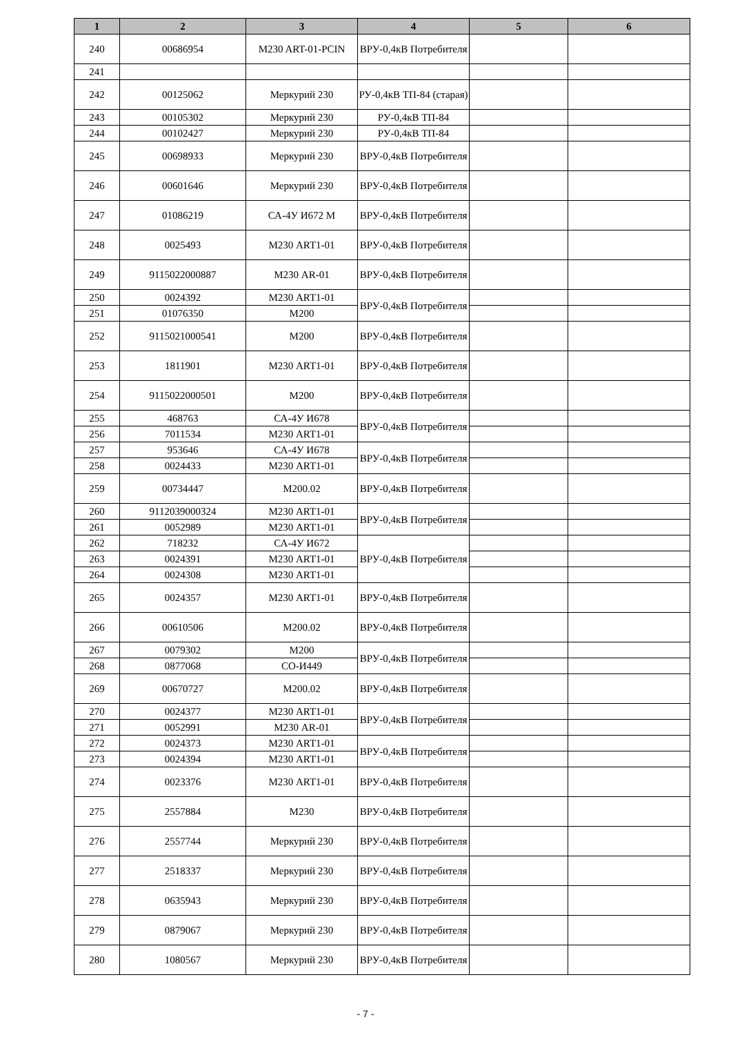| 1 | 2 | 3 | 4 | 5 | 6 |
| --- | --- | --- | --- | --- | --- |
| 240 | 00686954 | M230 ART-01-PCIN | ВРУ-0,4кВ Потребителя | | |
| 241 | | | | | |
| 242 | 00125062 | Меркурий 230 | РУ-0,4кВ ТП-84 (старая) | | |
| 243 | 00105302 | Меркурий 230 | РУ-0,4кВ ТП-84 | | |
| 244 | 00102427 | Меркурий 230 | РУ-0,4кВ ТП-84 | | |
| 245 | 00698933 | Меркурий 230 | ВРУ-0,4кВ Потребителя | | |
| 246 | 00601646 | Меркурий 230 | ВРУ-0,4кВ Потребителя | | |
| 247 | 01086219 | СА-4У И672 М | ВРУ-0,4кВ Потребителя | | |
| 248 | 0025493 | М230 ART1-01 | ВРУ-0,4кВ Потребителя | | |
| 249 | 9115022000887 | М230 AR-01 | ВРУ-0,4кВ Потребителя | | |
| 250 | 0024392 | М230 ART1-01 | ВРУ-0,4кВ Потребителя | | |
| 251 | 01076350 | М200 | | | |
| 252 | 9115021000541 | М200 | ВРУ-0,4кВ Потребителя | | |
| 253 | 1811901 | М230 ART1-01 | ВРУ-0,4кВ Потребителя | | |
| 254 | 9115022000501 | М200 | ВРУ-0,4кВ Потребителя | | |
| 255 | 468763 | СА-4У И678 | ВРУ-0,4кВ Потребителя | | |
| 256 | 7011534 | М230 ART1-01 | | | |
| 257 | 953646 | СА-4У И678 | ВРУ-0,4кВ Потребителя | | |
| 258 | 0024433 | М230 ART1-01 | | | |
| 259 | 00734447 | М200.02 | ВРУ-0,4кВ Потребителя | | |
| 260 | 9112039000324 | М230 ART1-01 | ВРУ-0,4кВ Потребителя | | |
| 261 | 0052989 | М230 ART1-01 | | | |
| 262 | 718232 | СА-4У И672 | ВРУ-0,4кВ Потребителя | | |
| 263 | 0024391 | М230 ART1-01 | | | |
| 264 | 0024308 | М230 ART1-01 | | | |
| 265 | 0024357 | М230 ART1-01 | ВРУ-0,4кВ Потребителя | | |
| 266 | 00610506 | М200.02 | ВРУ-0,4кВ Потребителя | | |
| 267 | 0079302 | М200 | ВРУ-0,4кВ Потребителя | | |
| 268 | 0877068 | СО-И449 | | | |
| 269 | 00670727 | М200.02 | ВРУ-0,4кВ Потребителя | | |
| 270 | 0024377 | М230 ART1-01 | ВРУ-0,4кВ Потребителя | | |
| 271 | 0052991 | М230 AR-01 | | | |
| 272 | 0024373 | М230 ART1-01 | ВРУ-0,4кВ Потребителя | | |
| 273 | 0024394 | М230 ART1-01 | | | |
| 274 | 0023376 | М230 ART1-01 | ВРУ-0,4кВ Потребителя | | |
| 275 | 2557884 | М230 | ВРУ-0,4кВ Потребителя | | |
| 276 | 2557744 | Меркурий 230 | ВРУ-0,4кВ Потребителя | | |
| 277 | 2518337 | Меркурий 230 | ВРУ-0,4кВ Потребителя | | |
| 278 | 0635943 | Меркурий 230 | ВРУ-0,4кВ Потребителя | | |
| 279 | 0879067 | Меркурий 230 | ВРУ-0,4кВ Потребителя | | |
| 280 | 1080567 | Меркурий 230 | ВРУ-0,4кВ Потребителя | | |
- 7 -